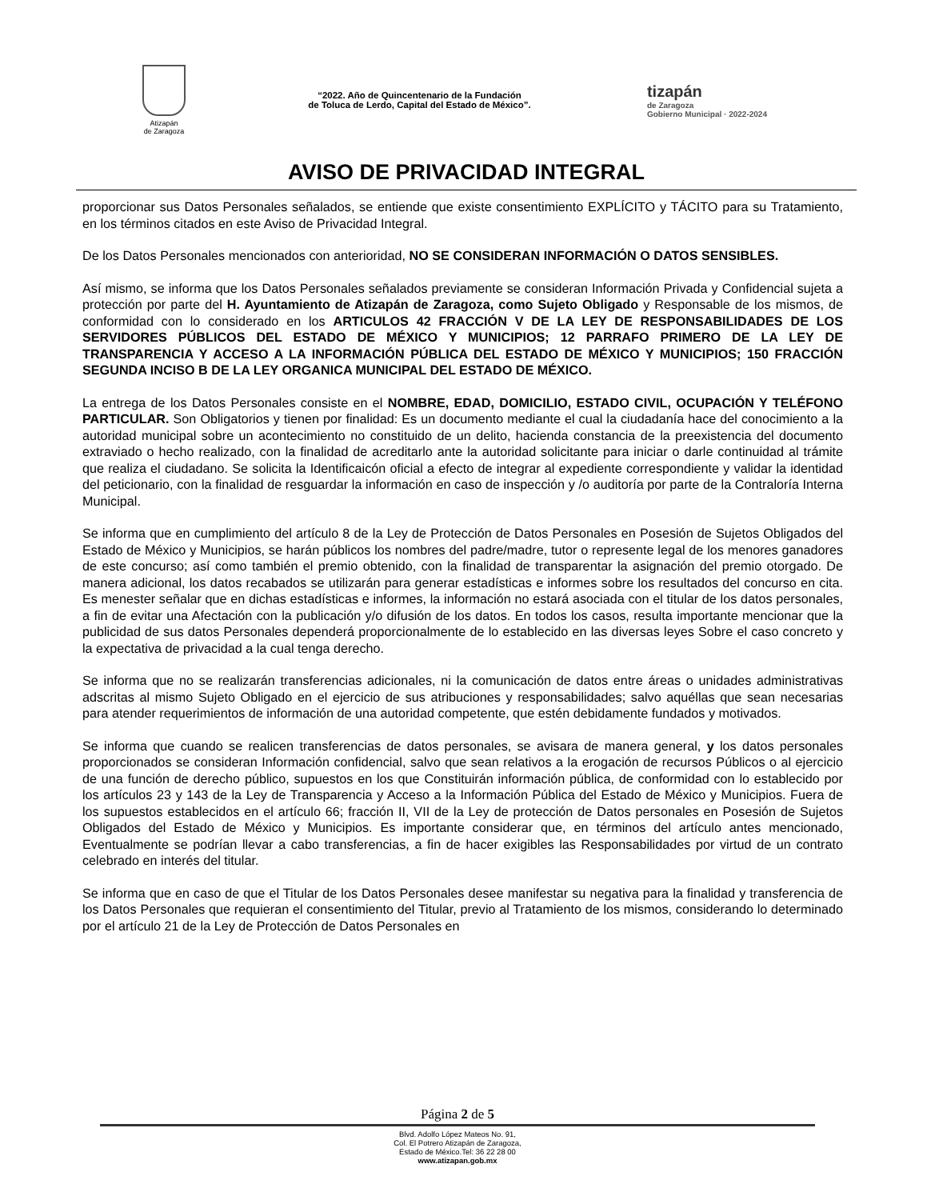Atizapán
de Zaragoza
“2022. Año de Quincentenario de la Fundación
de Toluca de Lerdo, Capital del Estado de México”.
tizapán
de Zaragoza
Gobierno Municipal · 2022-2024
AVISO DE PRIVACIDAD INTEGRAL
proporcionar sus Datos Personales señalados, se entiende que existe consentimiento EXPLÍCITO y TÁCITO para su Tratamiento, en los términos citados en este Aviso de Privacidad Integral.
De los Datos Personales mencionados con anterioridad, NO SE CONSIDERAN INFORMACIÓN O DATOS SENSIBLES.
Así mismo, se informa que los Datos Personales señalados previamente se consideran Información Privada y Confidencial sujeta a protección por parte del H. Ayuntamiento de Atizapán de Zaragoza, como Sujeto Obligado y Responsable de los mismos, de conformidad con lo considerado en los ARTICULOS 42 FRACCIÓN V DE LA LEY DE RESPONSABILIDADES DE LOS SERVIDORES PÚBLICOS DEL ESTADO DE MÉXICO Y MUNICIPIOS; 12 PARRAFO PRIMERO DE LA LEY DE TRANSPARENCIA Y ACCESO A LA INFORMACIÓN PÚBLICA DEL ESTADO DE MÉXICO Y MUNICIPIOS; 150 FRACCIÓN SEGUNDA INCISO B DE LA LEY ORGANICA MUNICIPAL DEL ESTADO DE MÉXICO.
La entrega de los Datos Personales consiste en el NOMBRE, EDAD, DOMICILIO, ESTADO CIVIL, OCUPACIÓN Y TELÉFONO PARTICULAR. Son Obligatorios y tienen por finalidad: Es un documento mediante el cual la ciudadanía hace del conocimiento a la autoridad municipal sobre un acontecimiento no constituido de un delito, hacienda constancia de la preexistencia del documento extraviado o hecho realizado, con la finalidad de acreditarlo ante la autoridad solicitante para iniciar o darle continuidad al trámite que realiza el ciudadano. Se solicita la Identificaicón oficial a efecto de integrar al expediente correspondiente y validar la identidad del peticionario, con la finalidad de resguardar la información en caso de inspección y /o auditoría por parte de la Contraloría Interna Municipal.
Se informa que en cumplimiento del artículo 8 de la Ley de Protección de Datos Personales en Posesión de Sujetos Obligados del Estado de México y Municipios, se harán públicos los nombres del padre/madre, tutor o represente legal de los menores ganadores de este concurso; así como también el premio obtenido, con la finalidad de transparentar la asignación del premio otorgado. De manera adicional, los datos recabados se utilizarán para generar estadísticas e informes sobre los resultados del concurso en cita. Es menester señalar que en dichas estadísticas e informes, la información no estará asociada con el titular de los datos personales, a fin de evitar una Afectación con la publicación y/o difusión de los datos. En todos los casos, resulta importante mencionar que la publicidad de sus datos Personales dependerá proporcionalmente de lo establecido en las diversas leyes Sobre el caso concreto y la expectativa de privacidad a la cual tenga derecho.
Se informa que no se realizarán transferencias adicionales, ni la comunicación de datos entre áreas o unidades administrativas adscritas al mismo Sujeto Obligado en el ejercicio de sus atribuciones y responsabilidades; salvo aquéllas que sean necesarias para atender requerimientos de información de una autoridad competente, que estén debidamente fundados y motivados.
Se informa que cuando se realicen transferencias de datos personales, se avisara de manera general, y los datos personales proporcionados se consideran Información confidencial, salvo que sean relativos a la erogación de recursos Públicos o al ejercicio de una función de derecho público, supuestos en los que Constituirán información pública, de conformidad con lo establecido por los artículos 23 y 143 de la Ley de Transparencia y Acceso a la Información Pública del Estado de México y Municipios. Fuera de los supuestos establecidos en el artículo 66; fracción II, VII de la Ley de protección de Datos personales en Posesión de Sujetos Obligados del Estado de México y Municipios. Es importante considerar que, en términos del artículo antes mencionado, Eventualmente se podrían llevar a cabo transferencias, a fin de hacer exigibles las Responsabilidades por virtud de un contrato celebrado en interés del titular.
Se informa que en caso de que el Titular de los Datos Personales desee manifestar su negativa para la finalidad y transferencia de los Datos Personales que requieran el consentimiento del Titular, previo al Tratamiento de los mismos, considerando lo determinado por el artículo 21 de la Ley de Protección de Datos Personales en
Página 2 de 5
Blvd. Adolfo López Mateos No. 91,
Col. El Potrero Atizapán de Zaragoza,
Estado de México.Tel: 36 22 28 00
www.atizapan.gob.mx